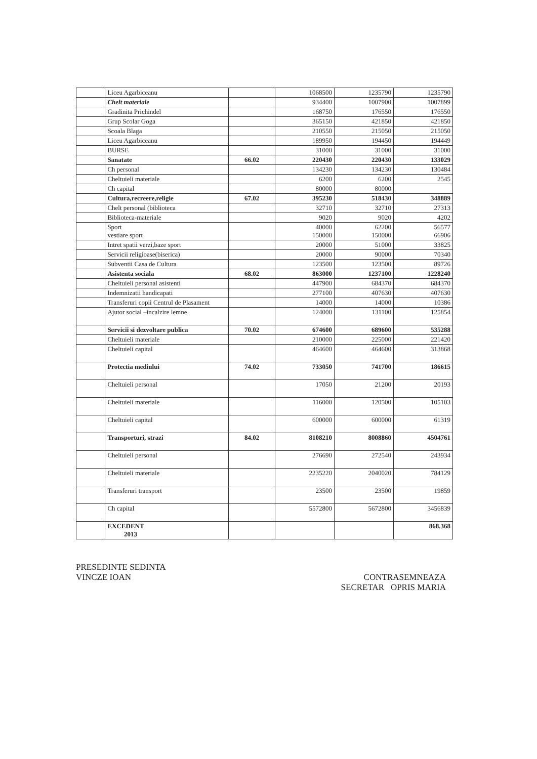| | Liceu Agarbiceanu | | 1068500 | 1235790 | 1235790 |
| | Chelt materiale | | 934400 | 1007900 | 1007899 |
| | Gradinita Prichindel | | 168750 | 176550 | 176550 |
| | Grup Scolar Goga | | 365150 | 421850 | 421850 |
| | Scoala Blaga | | 210550 | 215050 | 215050 |
| | Liceu Agarbiceanu | | 189950 | 194450 | 194449 |
| | BURSE | | 31000 | 31000 | 31000 |
| | Sanatate | 66.02 | 220430 | 220430 | 133029 |
| | Ch personal | | 134230 | 134230 | 130484 |
| | Cheltuieli materiale | | 6200 | 6200 | 2545 |
| | Ch capital | | 80000 | 80000 | |
| | Cultura,recreere,religie | 67.02 | 395230 | 518430 | 348889 |
| | Chelt personal (biblioteca | | 32710 | 32710 | 27313 |
| | Biblioteca-materiale | | 9020 | 9020 | 4202 |
| | Sport vestiare sport | | 40000 150000 | 62200 150000 | 56577 66906 |
| | Intret spatii verzi,baze sport | | 20000 | 51000 | 33825 |
| | Servicii religioase(biserica) | | 20000 | 90000 | 70340 |
| | Subventii Casa de Cultura | | 123500 | 123500 | 89726 |
| | Asistenta sociala | 68.02 | 863000 | 1237100 | 1228240 |
| | Cheltuieli personal asistenti | | 447900 | 684370 | 684370 |
| | Indemnizatii handicapati | | 277100 | 407630 | 407630 |
| | Transferuri copii Centrul de Plasament | | 14000 | 14000 | 10386 |
| | Ajutor social –incalzire lemne | | 124000 | 131100 | 125854 |
| | Servicii si dezvoltare publica | 70.02 | 674600 | 689600 | 535288 |
| | Cheltuieli materiale | | 210000 | 225000 | 221420 |
| | Cheltuieli capital | | 464600 | 464600 | 313868 |
| | Protectia mediului | 74.02 | 733050 | 741700 | 186615 |
| | Cheltuieli personal | | 17050 | 21200 | 20193 |
| | Cheltuieli materiale | | 116000 | 120500 | 105103 |
| | Cheltuieli capital | | 600000 | 600000 | 61319 |
| | Transporturi, strazi | 84.02 | 8108210 | 8008860 | 4504761 |
| | Cheltuieli personal | | 276690 | 272540 | 243934 |
| | Cheltuieli materiale | | 2235220 | 2040020 | 784129 |
| | Transferuri transport | | 23500 | 23500 | 19859 |
| | Ch capital | | 5572800 | 5672800 | 3456839 |
| | EXCEDENT 2013 | | | | 868.368 |
PRESEDINTE SEDINTA
VINCZE IOAN
CONTRASEMNEAZA
SECRETAR OPRIS MARIA